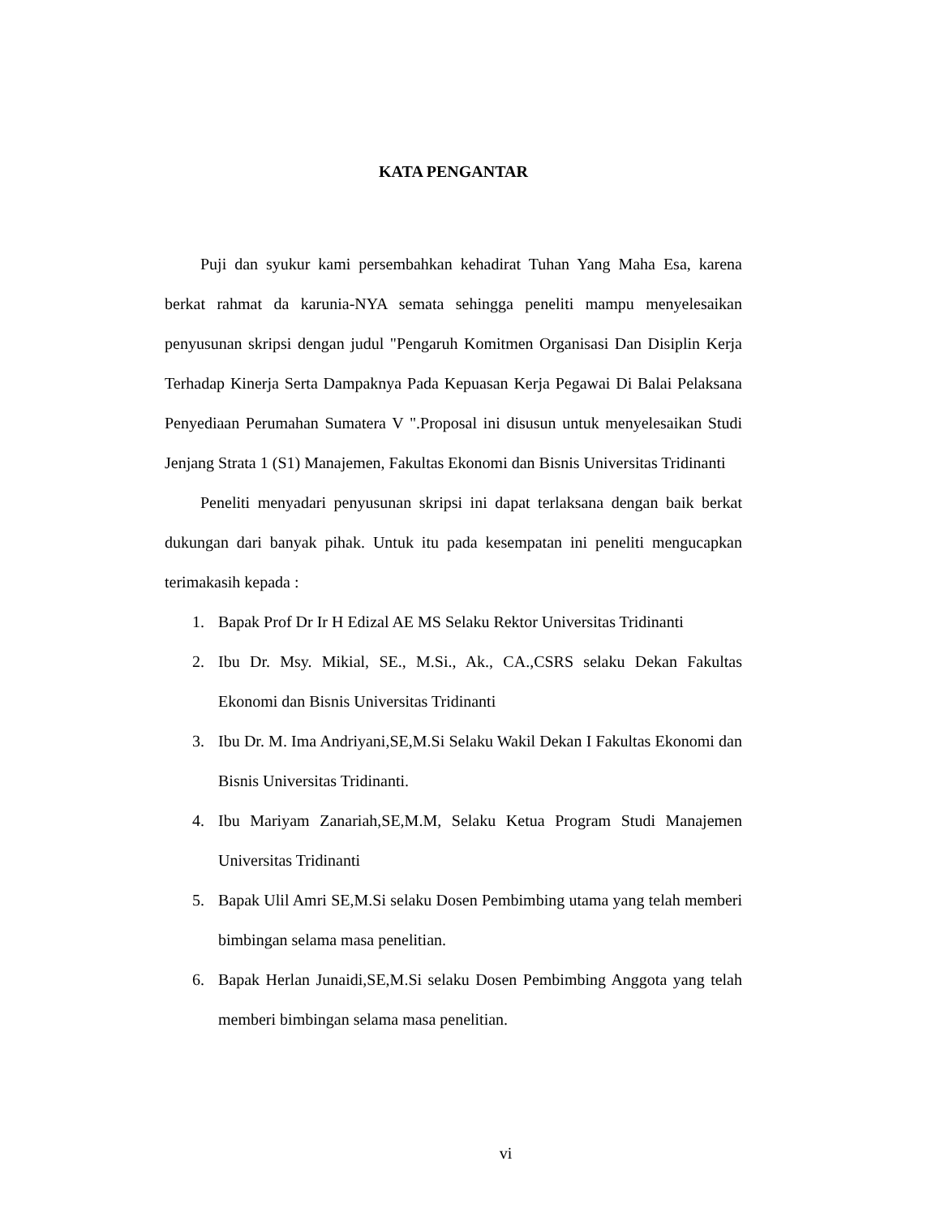KATA PENGANTAR
Puji dan syukur kami persembahkan kehadirat Tuhan Yang Maha Esa, karena berkat rahmat da karunia-NYA semata sehingga peneliti mampu menyelesaikan penyusunan skripsi dengan judul "Pengaruh Komitmen Organisasi Dan Disiplin Kerja Terhadap Kinerja Serta Dampaknya Pada Kepuasan Kerja Pegawai Di Balai Pelaksana Penyediaan Perumahan Sumatera V ".Proposal ini disusun untuk menyelesaikan Studi Jenjang Strata 1 (S1) Manajemen, Fakultas Ekonomi dan Bisnis Universitas Tridinanti
Peneliti menyadari penyusunan skripsi ini dapat terlaksana dengan baik berkat dukungan dari banyak pihak. Untuk itu pada kesempatan ini peneliti mengucapkan terimakasih kepada :
1. Bapak Prof Dr Ir H Edizal AE MS Selaku Rektor Universitas Tridinanti
2. Ibu Dr. Msy. Mikial, SE., M.Si., Ak., CA.,CSRS selaku Dekan Fakultas Ekonomi dan Bisnis Universitas Tridinanti
3. Ibu Dr. M. Ima Andriyani,SE,M.Si Selaku Wakil Dekan I Fakultas Ekonomi dan Bisnis Universitas Tridinanti.
4. Ibu Mariyam Zanariah,SE,M.M, Selaku Ketua Program Studi Manajemen Universitas Tridinanti
5. Bapak Ulil Amri SE,M.Si selaku Dosen Pembimbing utama yang telah memberi bimbingan selama masa penelitian.
6. Bapak Herlan Junaidi,SE,M.Si selaku Dosen Pembimbing Anggota yang telah memberi bimbingan selama masa penelitian.
vi